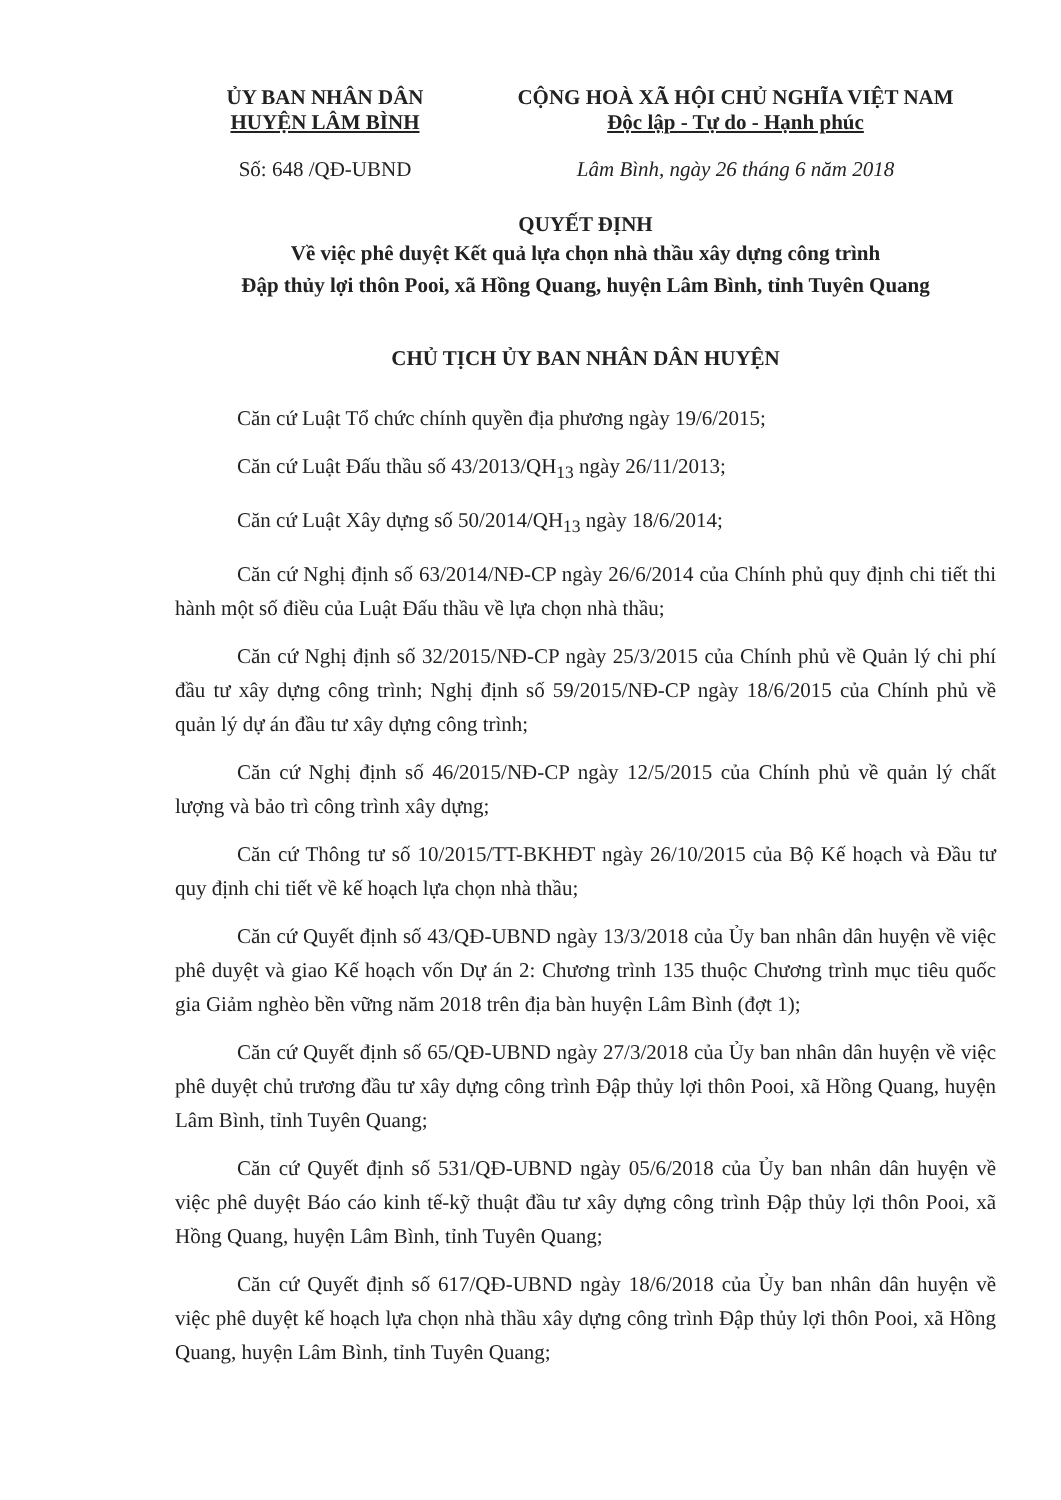ỦY BAN NHÂN DÂN
HUYỆN LÂM BÌNH
CỘNG HOÀ XÃ HỘI CHỦ NGHĨA VIỆT NAM
Độc lập - Tự do - Hạnh phúc
Số: 648 /QĐ-UBND Lâm Bình, ngày 26 tháng 6 năm 2018
QUYẾT ĐỊNH
Về việc phê duyệt Kết quả lựa chọn nhà thầu xây dựng công trình
Đập thủy lợi thôn Pooi, xã Hồng Quang, huyện Lâm Bình, tỉnh Tuyên Quang
CHỦ TỊCH ỦY BAN NHÂN DÂN HUYỆN
Căn cứ Luật Tổ chức chính quyền địa phương ngày 19/6/2015;
Căn cứ Luật Đấu thầu số 43/2013/QH<sub>13</sub> ngày 26/11/2013;
Căn cứ Luật Xây dựng số 50/2014/QH<sub>13</sub> ngày 18/6/2014;
Căn cứ Nghị định số 63/2014/NĐ-CP ngày 26/6/2014 của Chính phủ quy định chi tiết thi hành một số điều của Luật Đấu thầu về lựa chọn nhà thầu;
Căn cứ Nghị định số 32/2015/NĐ-CP ngày 25/3/2015 của Chính phủ về Quản lý chi phí đầu tư xây dựng công trình; Nghị định số 59/2015/NĐ-CP ngày 18/6/2015 của Chính phủ về quản lý dự án đầu tư xây dựng công trình;
Căn cứ Nghị định số 46/2015/NĐ-CP ngày 12/5/2015 của Chính phủ về quản lý chất lượng và bảo trì công trình xây dựng;
Căn cứ Thông tư số 10/2015/TT-BKHĐT ngày 26/10/2015 của Bộ Kế hoạch và Đầu tư quy định chi tiết về kế hoạch lựa chọn nhà thầu;
Căn cứ Quyết định số 43/QĐ-UBND ngày 13/3/2018 của Ủy ban nhân dân huyện về việc phê duyệt và giao Kế hoạch vốn Dự án 2: Chương trình 135 thuộc Chương trình mục tiêu quốc gia Giảm nghèo bền vững năm 2018 trên địa bàn huyện Lâm Bình (đợt 1);
Căn cứ Quyết định số 65/QĐ-UBND ngày 27/3/2018 của Ủy ban nhân dân huyện về việc phê duyệt chủ trương đầu tư xây dựng công trình Đập thủy lợi thôn Pooi, xã Hồng Quang, huyện Lâm Bình, tỉnh Tuyên Quang;
Căn cứ Quyết định số 531/QĐ-UBND ngày 05/6/2018 của Ủy ban nhân dân huyện về việc phê duyệt Báo cáo kinh tế-kỹ thuật đầu tư xây dựng công trình Đập thủy lợi thôn Pooi, xã Hồng Quang, huyện Lâm Bình, tỉnh Tuyên Quang;
Căn cứ Quyết định số 617/QĐ-UBND ngày 18/6/2018 của Ủy ban nhân dân huyện về việc phê duyệt kế hoạch lựa chọn nhà thầu xây dựng công trình Đập thủy lợi thôn Pooi, xã Hồng Quang, huyện Lâm Bình, tỉnh Tuyên Quang;